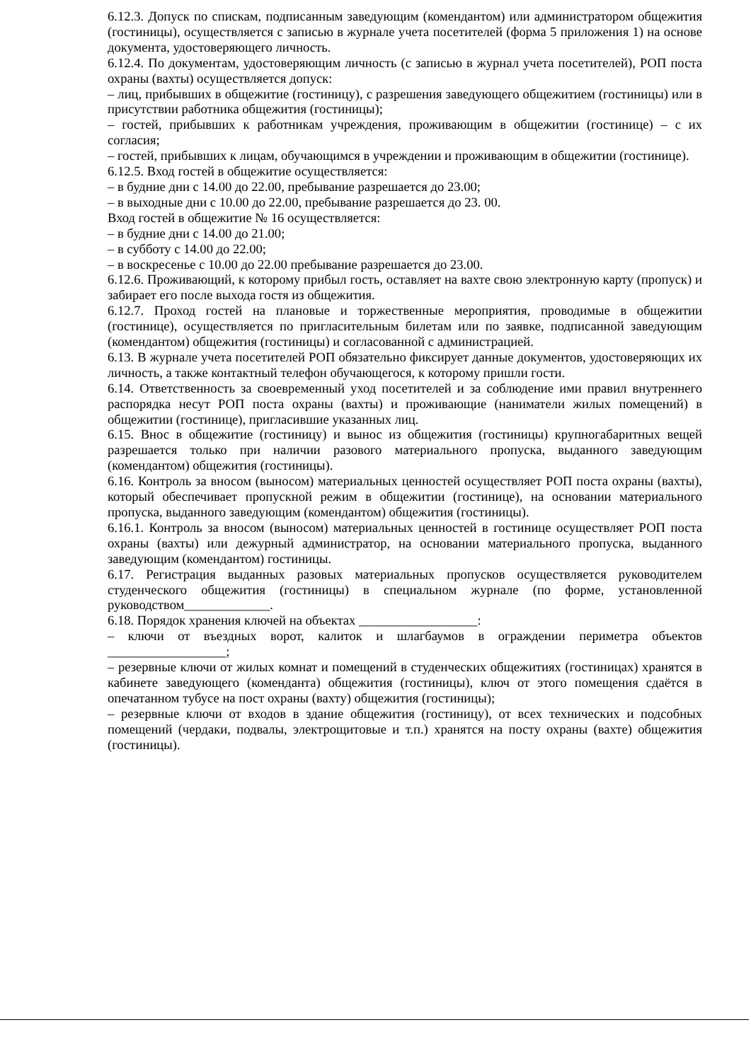6.12.3. Допуск по спискам, подписанным заведующим (комендантом) или администратором общежития (гостиницы), осуществляется с записью в журнале учета посетителей (форма 5 приложения 1) на основе документа, удостоверяющего личность.
6.12.4. По документам, удостоверяющим личность (с записью в журнал учета посетителей), РОП поста охраны (вахты) осуществляется допуск:
– лиц, прибывших в общежитие (гостиницу), с разрешения заведующего общежитием (гостиницы) или в присутствии работника общежития (гостиницы);
– гостей, прибывших к работникам учреждения, проживающим в общежитии (гостинице) – с их согласия;
– гостей, прибывших к лицам, обучающимся в учреждении и проживающим в общежитии (гостинице).
6.12.5. Вход гостей в общежитие осуществляется:
– в будние дни с 14.00 до 22.00, пребывание разрешается до 23.00;
– в выходные дни с 10.00 до 22.00, пребывание разрешается до 23. 00.
Вход гостей в общежитие № 16 осуществляется:
– в будние дни с 14.00 до 21.00;
– в субботу с 14.00 до 22.00;
– в воскресенье с 10.00 до 22.00 пребывание разрешается до 23.00.
6.12.6. Проживающий, к которому прибыл гость, оставляет на вахте свою электронную карту (пропуск) и забирает его после выхода гостя из общежития.
6.12.7. Проход гостей на плановые и торжественные мероприятия, проводимые в общежитии (гостинице), осуществляется по пригласительным билетам или по заявке, подписанной заведующим (комендантом) общежития (гостиницы) и согласованной с администрацией.
6.13. В журнале учета посетителей РОП обязательно фиксирует данные документов, удостоверяющих их личность, а также контактный телефон обучающегося, к которому пришли гости.
6.14. Ответственность за своевременный уход посетителей и за соблюдение ими правил внутреннего распорядка несут РОП поста охраны (вахты) и проживающие (наниматели жилых помещений) в общежитии (гостинице), пригласившие указанных лиц.
6.15. Внос в общежитие (гостиницу) и вынос из общежития (гостиницы) крупногабаритных вещей разрешается только при наличии разового материального пропуска, выданного заведующим (комендантом) общежития (гостиницы).
6.16. Контроль за вносом (выносом) материальных ценностей осуществляет РОП поста охраны (вахты), который обеспечивает пропускной режим в общежитии (гостинице), на основании материального пропуска, выданного заведующим (комендантом) общежития (гостиницы).
6.16.1. Контроль за вносом (выносом) материальных ценностей в гостинице осуществляет РОП поста охраны (вахты) или дежурный администратор, на основании материального пропуска, выданного заведующим (комендантом) гостиницы.
6.17. Регистрация выданных разовых материальных пропусков осуществляется руководителем студенческого общежития (гостиницы) в специальном журнале (по форме, установленной руководством_____________.
6.18. Порядок хранения ключей на объектах __________________:
– ключи от въездных ворот, калиток и шлагбаумов в ограждении периметра объектов __________________;
– резервные ключи от жилых комнат и помещений в студенческих общежитиях (гостиницах) хранятся в кабинете заведующего (коменданта) общежития (гостиницы), ключ от этого помещения сдаётся в опечатанном тубусе на пост охраны (вахту) общежития (гостиницы);
– резервные ключи от входов в здание общежития (гостиницу), от всех технических и подсобных помещений (чердаки, подвалы, электрощитовые и т.п.) хранятся на посту охраны (вахте) общежития (гостиницы).